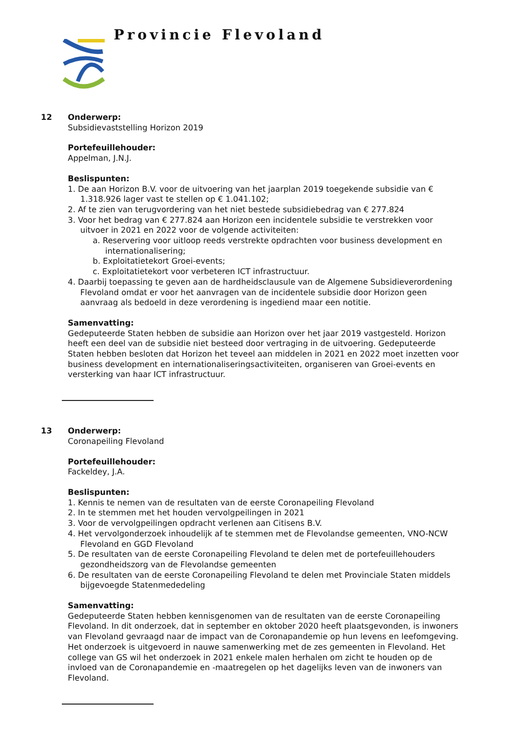Provincie Flevoland
12 Onderwerp:
Subsidievaststelling Horizon 2019
Portefeuillehouder:
Appelman, J.N.J.
Beslispunten:
1. De aan Horizon B.V. voor de uitvoering van het jaarplan 2019 toegekende subsidie van € 1.318.926 lager vast te stellen op € 1.041.102;
2. Af te zien van terugvordering van het niet bestede subsidiebedrag van € 277.824
3. Voor het bedrag van € 277.824 aan Horizon een incidentele subsidie te verstrekken voor uitvoer in 2021 en 2022 voor de volgende activiteiten:
a. Reservering voor uitloop reeds verstrekte opdrachten voor business development en internationalisering;
b. Exploitatietekort Groei-events;
c. Exploitatietekort voor verbeteren ICT infrastructuur.
4. Daarbij toepassing te geven aan de hardheidsclausule van de Algemene Subsidieverordening Flevoland omdat er voor het aanvragen van de incidentele subsidie door Horizon geen aanvraag als bedoeld in deze verordening is ingediend maar een notitie.
Samenvatting:
Gedeputeerde Staten hebben de subsidie aan Horizon over het jaar 2019 vastgesteld. Horizon heeft een deel van de subsidie niet besteed door vertraging in de uitvoering. Gedeputeerde Staten hebben besloten dat Horizon het teveel aan middelen in 2021 en 2022 moet inzetten voor business development en internationaliseringsactiviteiten, organiseren van Groei-events en versterking van haar ICT infrastructuur.
13 Onderwerp:
Coronapeiling Flevoland
Portefeuillehouder:
Fackeldey, J.A.
Beslispunten:
1. Kennis te nemen van de resultaten van de eerste Coronapeiling Flevoland
2. In te stemmen met het houden vervolgpeilingen in 2021
3. Voor de vervolgpeilingen opdracht verlenen aan Citisens B.V.
4. Het vervolgonderzoek inhoudelijk af te stemmen met de Flevolandse gemeenten, VNO-NCW Flevoland en GGD Flevoland
5. De resultaten van de eerste Coronapeiling Flevoland te delen met de portefeuillehouders gezondheidszorg van de Flevolandse gemeenten
6. De resultaten van de eerste Coronapeiling Flevoland te delen met Provinciale Staten middels bijgevoegde Statenmededeling
Samenvatting:
Gedeputeerde Staten hebben kennisgenomen van de resultaten van de eerste Coronapeiling Flevoland. In dit onderzoek, dat in september en oktober 2020 heeft plaatsgevonden, is inwoners van Flevoland gevraagd naar de impact van de Coronapandemie op hun levens en leefomgeving. Het onderzoek is uitgevoerd in nauwe samenwerking met de zes gemeenten in Flevoland. Het college van GS wil het onderzoek in 2021 enkele malen herhalen om zicht te houden op de invloed van de Coronapandemie en -maatregelen op het dagelijks leven van de inwoners van Flevoland.